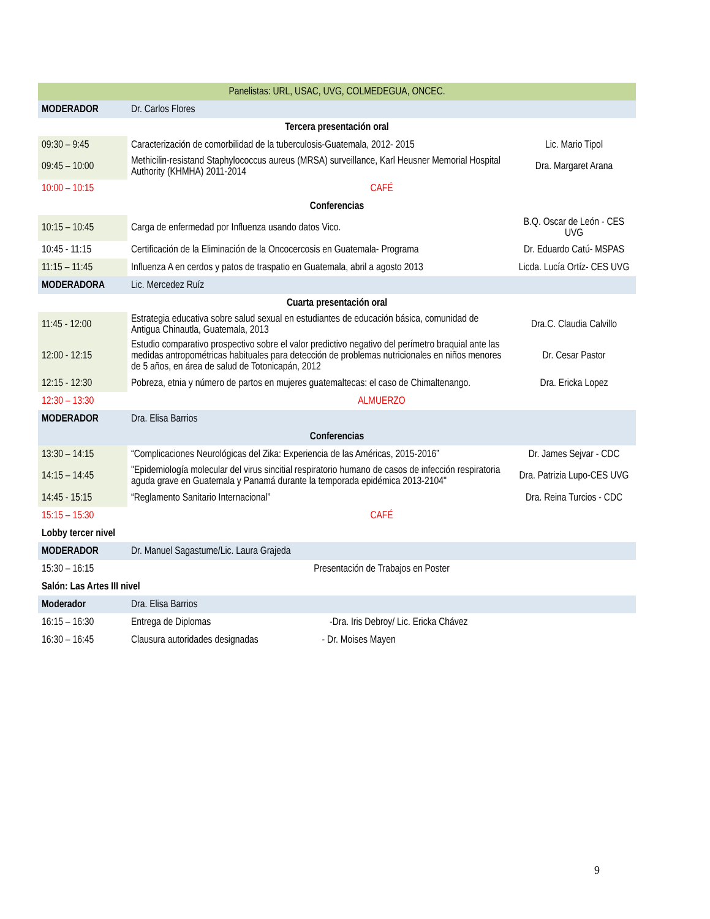| Panelistas: URL, USAC, UVG, COLMEDEGUA, ONCEC. | | |
| MODERADOR | Dr. Carlos Flores | |
| Tercera presentación oral | | |
| 09:30 – 9:45 | Caracterización de comorbilidad de la tuberculosis-Guatemala, 2012- 2015 | Lic. Mario Tipol |
| 09:45 – 10:00 | Methicilin-resistand Staphylococcus aureus (MRSA) surveillance, Karl Heusner Memorial Hospital Authority (KHMHA) 2011-2014 | Dra. Margaret Arana |
| 10:00 – 10:15 | CAFÉ | |
| Conferencias | | |
| 10:15 – 10:45 | Carga de enfermedad por Influenza usando datos Vico. | B.Q. Oscar de León - CES UVG |
| 10:45 - 11:15 | Certificación de la Eliminación de la Oncocercosis en Guatemala- Programa | Dr. Eduardo Catú- MSPAS |
| 11:15 – 11:45 | Influenza A en cerdos y patos de traspatio en Guatemala, abril a agosto 2013 | Licda. Lucía Ortíz- CES UVG |
| MODERADORA | Lic. Mercedez Ruíz | |
| Cuarta presentación oral | | |
| 11:45 - 12:00 | Estrategia educativa sobre salud sexual en estudiantes de educación básica, comunidad de Antigua Chinautla, Guatemala, 2013 | Dra.C. Claudia Calvillo |
| 12:00 - 12:15 | Estudio comparativo prospectivo sobre el valor predictivo negativo del perímetro braquial ante las medidas antropométricas habituales para detección de problemas nutricionales en niños menores de 5 años, en área de salud de Totonicapán, 2012 | Dr. Cesar Pastor |
| 12:15 - 12:30 | Pobreza, etnia y número de partos en mujeres guatemaltecas: el caso de Chimaltenango. | Dra. Ericka Lopez |
| 12:30 – 13:30 | ALMUERZO | |
| MODERADOR | Dra. Elisa Barrios | |
| Conferencias | | |
| 13:30 – 14:15 | “Complicaciones Neurológicas del Zika: Experiencia de las Américas, 2015-2016” | Dr. James Sejvar - CDC |
| 14:15 – 14:45 | "Epidemiología molecular del virus sincitial respiratorio humano de casos de infección respiratoria aguda grave en Guatemala y Panamá durante la temporada epidémica 2013-2104" | Dra. Patrizia Lupo-CES UVG |
| 14:45 - 15:15 | “Reglamento Sanitario Internacional” | Dra. Reina Turcios - CDC |
| 15:15 – 15:30 | CAFÉ | |
| Lobby tercer nivel | | |
| MODERADOR | Dr. Manuel Sagastume/Lic. Laura Grajeda | |
| 15:30 – 16:15 | Presentación de Trabajos en Poster | |
| Salón: Las Artes III nivel | | |
| Moderador | Dra. Elisa Barrios | |
| 16:15 – 16:30 | Entrega de Diplomas -Dra. Iris Debroy/ Lic. Ericka Chávez | |
| 16:30 – 16:45 | Clausura autoridades designadas - Dr. Moises Mayen | |
9